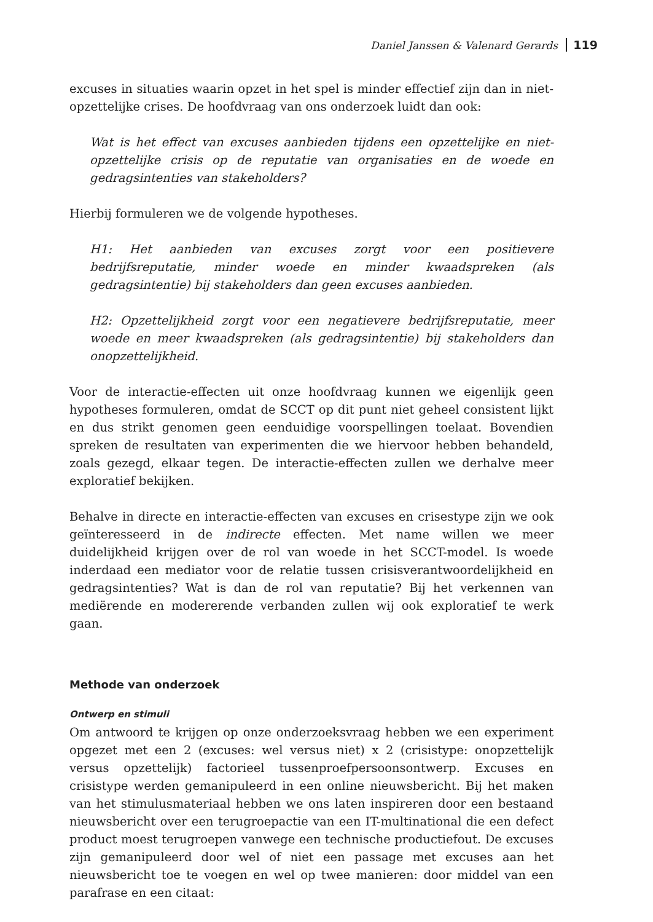Daniel Janssen & Valenard Gerards 119
excuses in situaties waarin opzet in het spel is minder effectief zijn dan in niet-opzettelijke crises. De hoofdvraag van ons onderzoek luidt dan ook:
Wat is het effect van excuses aanbieden tijdens een opzettelijke en niet-opzettelijke crisis op de reputatie van organisaties en de woede en gedragsintenties van stakeholders?
Hierbij formuleren we de volgende hypotheses.
H1: Het aanbieden van excuses zorgt voor een positievere bedrijfsreputatie, minder woede en minder kwaadspreken (als gedragsintentie) bij stakeholders dan geen excuses aanbieden.
H2: Opzettelijkheid zorgt voor een negatievere bedrijfsreputatie, meer woede en meer kwaadspreken (als gedragsintentie) bij stakeholders dan onopzettelijkheid.
Voor de interactie-effecten uit onze hoofdvraag kunnen we eigenlijk geen hypotheses formuleren, omdat de SCCT op dit punt niet geheel consistent lijkt en dus strikt genomen geen eenduidige voorspellingen toelaat. Bovendien spreken de resultaten van experimenten die we hiervoor hebben behandeld, zoals gezegd, elkaar tegen. De interactie-effecten zullen we derhalve meer exploratief bekijken.
Behalve in directe en interactie-effecten van excuses en crisestype zijn we ook geïnteresseerd in de indirecte effecten. Met name willen we meer duidelijkheid krijgen over de rol van woede in het SCCT-model. Is woede inderdaad een mediator voor de relatie tussen crisisverantwoordelijkheid en gedragsintenties? Wat is dan de rol van reputatie? Bij het verkennen van mediërende en modererende verbanden zullen wij ook exploratief te werk gaan.
Methode van onderzoek
Ontwerp en stimuli
Om antwoord te krijgen op onze onderzoeksvraag hebben we een experiment opgezet met een 2 (excuses: wel versus niet) x 2 (crisistype: onopzettelijk versus opzettelijk) factorieel tussenproefpersoonsontwerp. Excuses en crisistype werden gemanipuleerd in een online nieuwsbericht. Bij het maken van het stimulusmateriaal hebben we ons laten inspireren door een bestaand nieuwsbericht over een terugroepactie van een IT-multinational die een defect product moest terugroepen vanwege een technische productiefout. De excuses zijn gemanipuleerd door wel of niet een passage met excuses aan het nieuwsbericht toe te voegen en wel op twee manieren: door middel van een parafrase en een citaat: